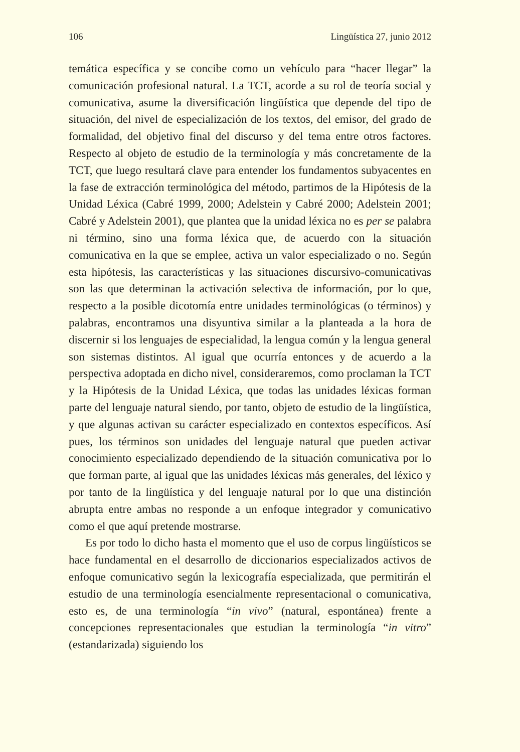106 Lingüística 27, junio 2012
temática específica y se concibe como un vehículo para “hacer llegar” la comunicación profesional natural. La TCT, acorde a su rol de teoría social y comunicativa, asume la diversificación lingüística que depende del tipo de situación, del nivel de especialización de los textos, del emisor, del grado de formalidad, del objetivo final del discurso y del tema entre otros factores. Respecto al objeto de estudio de la terminología y más concretamente de la TCT, que luego resultará clave para entender los fundamentos subyacentes en la fase de extracción terminológica del método, partimos de la Hipótesis de la Unidad Léxica (Cabré 1999, 2000; Adelstein y Cabré 2000; Adelstein 2001; Cabré y Adelstein 2001), que plantea que la unidad léxica no es per se palabra ni término, sino una forma léxica que, de acuerdo con la situación comunicativa en la que se emplee, activa un valor especializado o no. Según esta hipótesis, las características y las situaciones discursivo-comunicativas son las que determinan la activación selectiva de información, por lo que, respecto a la posible dicotomía entre unidades terminológicas (o términos) y palabras, encontramos una disyuntiva similar a la planteada a la hora de discernir si los lenguajes de especialidad, la lengua común y la lengua general son sistemas distintos. Al igual que ocurría entonces y de acuerdo a la perspectiva adoptada en dicho nivel, consideraremos, como proclaman la TCT y la Hipótesis de la Unidad Léxica, que todas las unidades léxicas forman parte del lenguaje natural siendo, por tanto, objeto de estudio de la lingüística, y que algunas activan su carácter especializado en contextos específicos. Así pues, los términos son unidades del lenguaje natural que pueden activar conocimiento especializado dependiendo de la situación comunicativa por lo que forman parte, al igual que las unidades léxicas más generales, del léxico y por tanto de la lingüística y del lenguaje natural por lo que una distinción abrupta entre ambas no responde a un enfoque integrador y comunicativo como el que aquí pretende mostrarse.
Es por todo lo dicho hasta el momento que el uso de corpus lingüísticos se hace fundamental en el desarrollo de diccionarios especializados activos de enfoque comunicativo según la lexicografía especializada, que permitirán el estudio de una terminología esencialmente representacional o comunicativa, esto es, de una terminología “in vivo” (natural, espontánea) frente a concepciones representacionales que estudian la terminología “in vitro” (estandarizada) siguiendo los